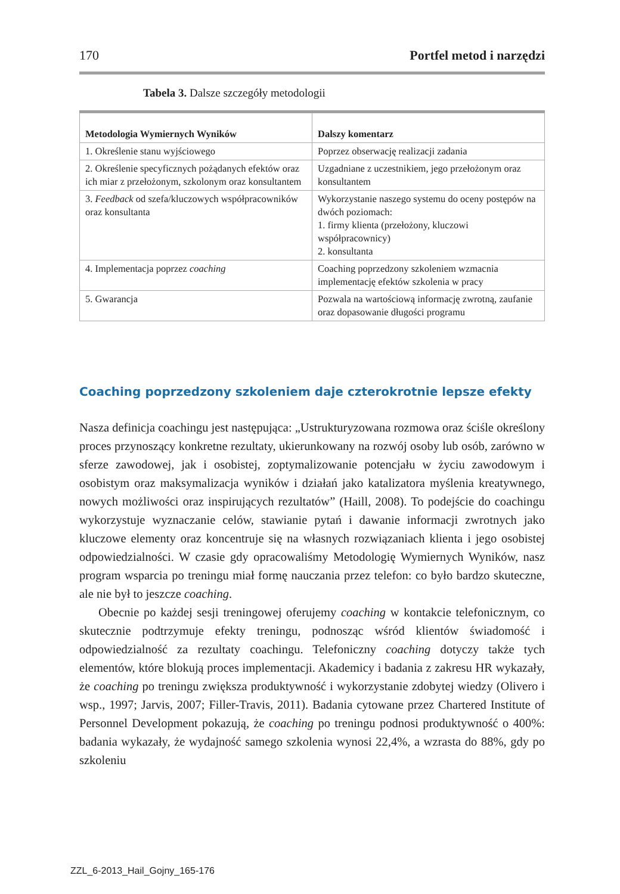170 Portfel metod i narzędzi
Tabela 3. Dalsze szczegóły metodologii
| Metodologia Wymiernych Wyników | Dalszy komentarz |
| --- | --- |
| 1. Określenie stanu wyjściowego | Poprzez obserwację realizacji zadania |
| 2. Określenie specyficznych pożądanych efektów oraz ich miar z przełożonym, szkolonym oraz konsultantem | Uzgadniane z uczestnikiem, jego przełożonym oraz konsultantem |
| 3. Feedback od szefa/kluczowych współpracowników oraz konsultanta | Wykorzystanie naszego systemu do oceny postępów na dwóch poziomach: 1. firmy klienta (przełożony, kluczowi współpracownicy) 2. konsultanta |
| 4. Implementacja poprzez coaching | Coaching poprzedzony szkoleniem wzmacnia implementację efektów szkolenia w pracy |
| 5. Gwarancja | Pozwala na wartościową informację zwrotną, zaufanie oraz dopasowanie długości programu |
Coaching poprzedzony szkoleniem daje czterokrotnie lepsze efekty
Nasza definicja coachingu jest następująca: „Ustrukturyzowana rozmowa oraz ściśle określony proces przynoszący konkretne rezultaty, ukierunkowany na rozwój osoby lub osób, zarówno w sferze zawodowej, jak i osobistej, zoptymalizowanie potencjału w życiu zawodowym i osobistym oraz maksymalizacja wyników i działań jako katalizatora myślenia kreatywnego, nowych możliwości oraz inspirujących rezultatów” (Haill, 2008). To podejście do coachingu wykorzystuje wyznaczanie celów, stawianie pytań i dawanie informacji zwrotnych jako kluczowe elementy oraz koncentruje się na własnych rozwiązaniach klienta i jego osobistej odpowiedzialności. W czasie gdy opracowaliśmy Metodologię Wymiernych Wyników, nasz program wsparcia po treningu miał formę nauczania przez telefon: co było bardzo skuteczne, ale nie był to jeszcze coaching.
Obecnie po każdej sesji treningowej oferujemy coaching w kontakcie telefonicznym, co skutecznie podtrzymuje efekty treningu, podnosząc wśród klientów świadomość i odpowiedzialność za rezultaty coachingu. Telefoniczny coaching dotyczy także tych elementów, które blokują proces implementacji. Akademicy i badania z zakresu HR wykazały, że coaching po treningu zwiększa produktywność i wykorzystanie zdobytej wiedzy (Olivero i wsp., 1997; Jarvis, 2007; Filler-Travis, 2011). Badania cytowane przez Chartered Institute of Personnel Development pokazują, że coaching po treningu podnosi produktywność o 400%: badania wykazały, że wydajność samego szkolenia wynosi 22,4%, a wzrasta do 88%, gdy po szkoleniu
ZZL_6-2013_Hail_Gojny_165-176